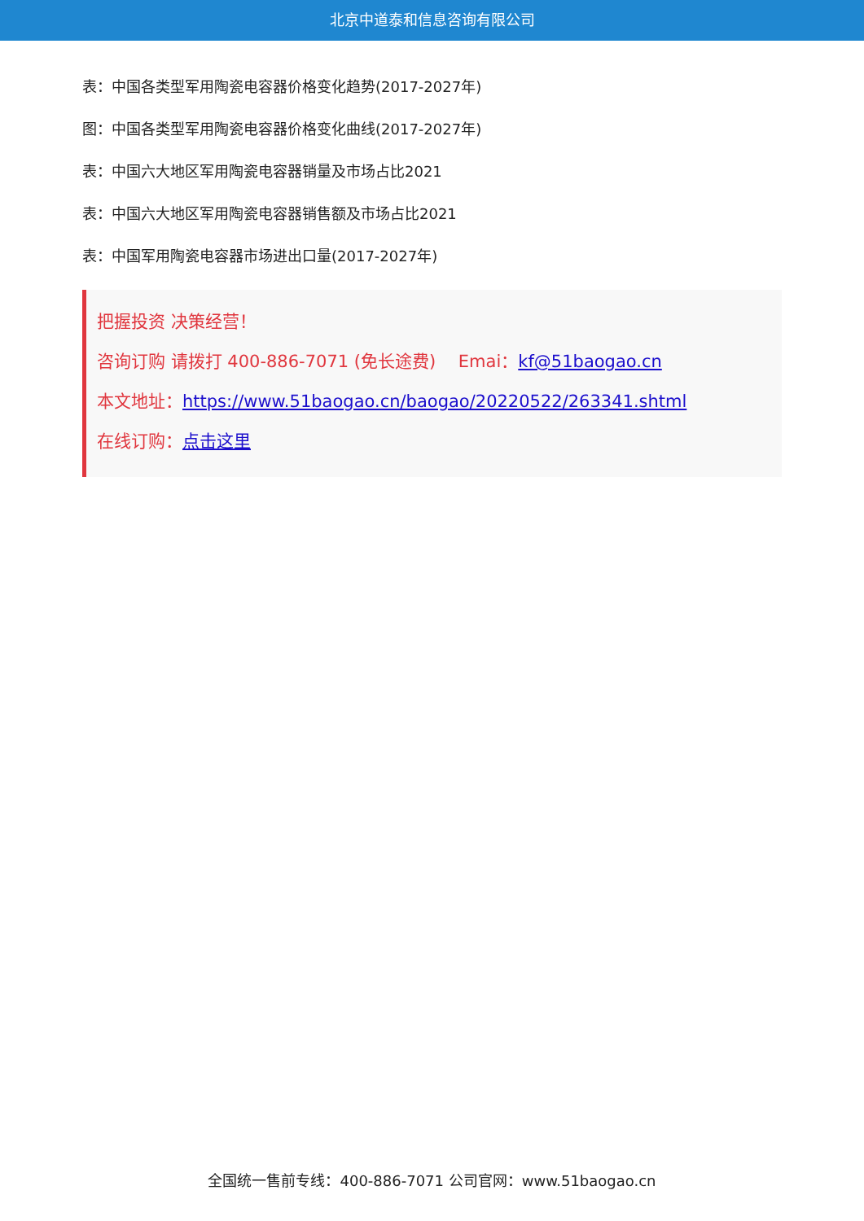北京中道泰和信息咨询有限公司
表：中国各类型军用陶瓷电容器价格变化趋势(2017-2027年)
图：中国各类型军用陶瓷电容器价格变化曲线(2017-2027年)
表：中国六大地区军用陶瓷电容器销量及市场占比2021
表：中国六大地区军用陶瓷电容器销售额及市场占比2021
表：中国军用陶瓷电容器市场进出口量(2017-2027年)
把握投资 决策经营！
咨询订购 请拨打 400-886-7071 (免长途费)　 Emai：kf@51baogao.cn
本文地址：https://www.51baogao.cn/baogao/20220522/263341.shtml
在线订购：点击这里
全国统一售前专线：400-886-7071 公司官网：www.51baogao.cn